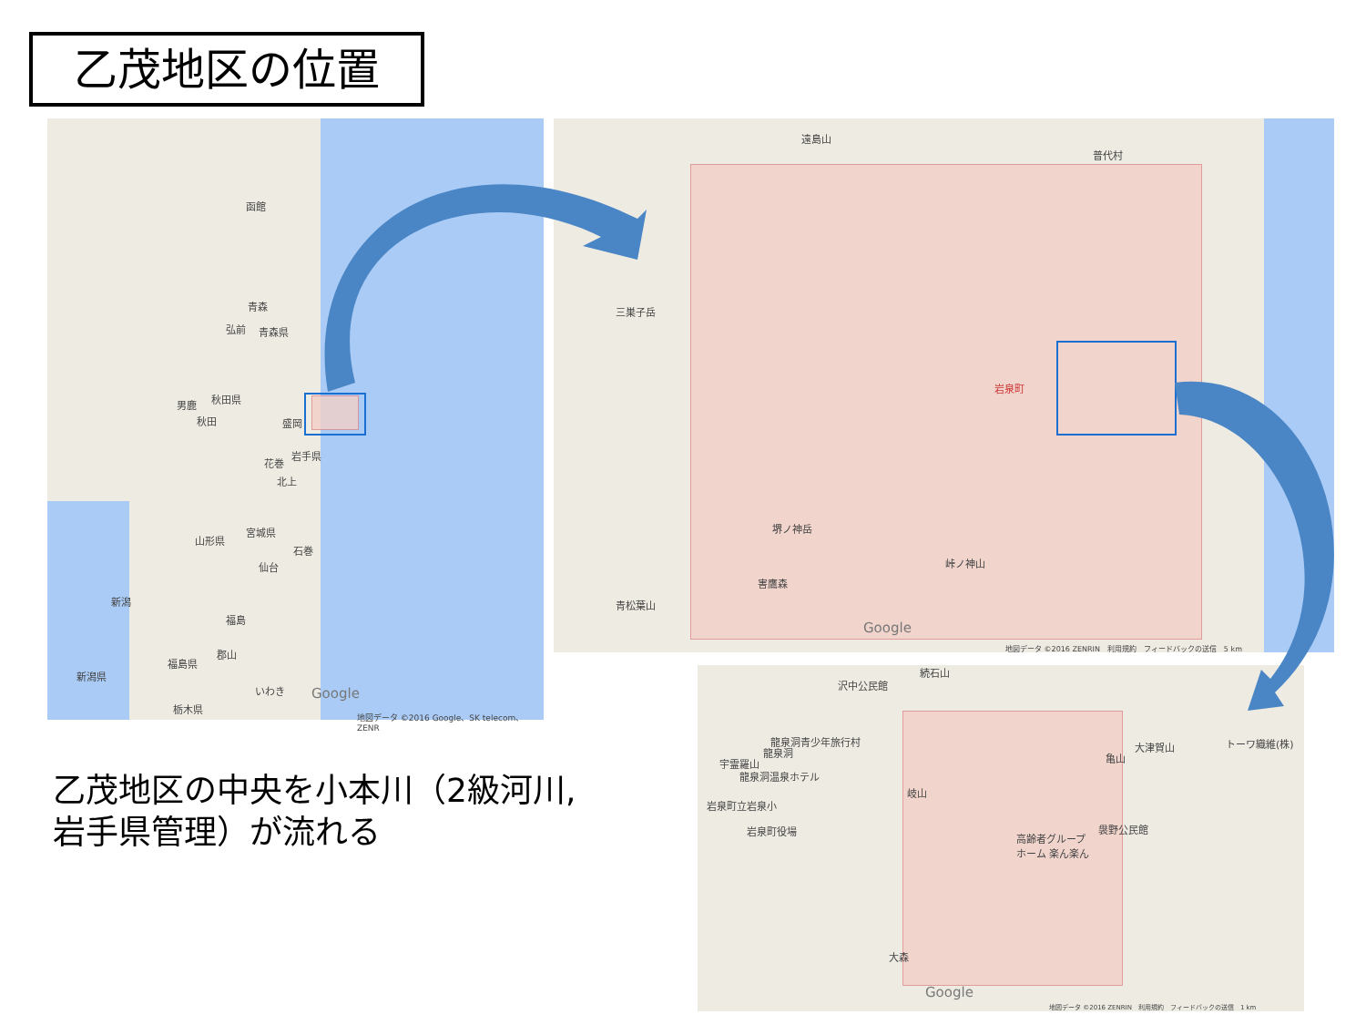乙茂地区の位置
函館
青森
弘前 青森県
秋田県 男鹿
秋田 盛岡
岩手県
花巻
北上
宮城県
山形県
石巻
仙台
新潟
福島
郡山
福島県
新潟県
いわき
栃木県
Google
地図データ ©2016 Google、SK telecom、ZENR
遠島山
普代村
三巣子岳
岩泉町
堺ノ神岳
峠ノ神山
害鷹森
青松葉山
Google
地図データ ©2016 ZENRIN　利用規約　フィードバックの送信　5 km
続石山
沢中公民館
龍泉洞青少年旅行村
龍泉洞
宇霊羅山
龍泉洞温泉ホテル
岐山
岩泉町立岩泉小
岩泉町役場
大津賀山 トーワ織維(株)
亀山
袰野公民館
高齢者グループ
ホーム 楽ん楽ん
大森
Google
地図データ ©2016 ZENRIN　利用規約　フィードバックの送信　1 km
乙茂地区の中央を小本川（2級河川,
岩手県管理）が流れる